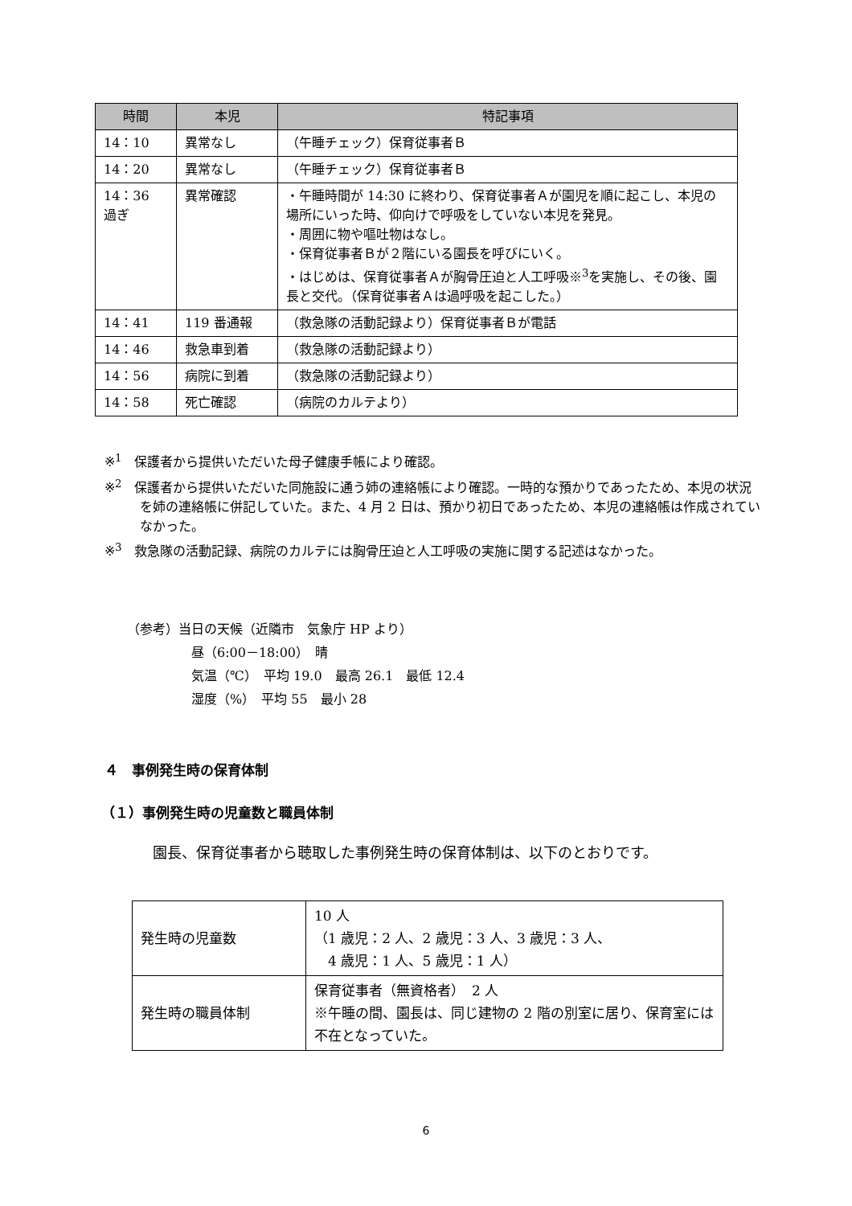| 時間 | 本児 | 特記事項 |
| --- | --- | --- |
| 14：10 | 異常なし | （午睡チェック）保育従事者Ｂ |
| 14：20 | 異常なし | （午睡チェック）保育従事者Ｂ |
| 14：36 過ぎ | 異常確認 | ・午睡時間が 14:30 に終わり、保育従事者Ａが園児を順に起こし、本児の場所にいった時、仰向けで呼吸をしていない本児を発見。 ・周囲に物や嘔吐物はなし。 ・保育従事者Ｂが２階にいる園長を呼びにいく。 ・はじめは、保育従事者Ａが胸骨圧迫と人工呼吸※<sup>3</sup>を実施し、その後、園長と交代。（保育従事者Ａは過呼吸を起こした。） |
| 14：41 | 119 番通報 | （救急隊の活動記録より）保育従事者Ｂが電話 |
| 14：46 | 救急車到着 | （救急隊の活動記録より） |
| 14：56 | 病院に到着 | （救急隊の活動記録より） |
| 14：58 | 死亡確認 | （病院のカルテより） |
※<sup>1</sup>　保護者から提供いただいた母子健康手帳により確認。
※<sup>2</sup>　保護者から提供いただいた同施設に通う姉の連絡帳により確認。一時的な預かりであったため、本児の状況を姉の連絡帳に併記していた。また、4 月 2 日は、預かり初日であったため、本児の連絡帳は作成されていなかった。
※<sup>3</sup>　救急隊の活動記録、病院のカルテには胸骨圧迫と人工呼吸の実施に関する記述はなかった。
（参考）当日の天候（近隣市　気象庁 HP より）
昼（6:00－18:00）　晴
気温（℃）　平均 19.0　最高 26.1　最低 12.4
湿度（%）　平均 55　最小 28
４　事例発生時の保育体制
（１）事例発生時の児童数と職員体制
園長、保育従事者から聴取した事例発生時の保育体制は、以下のとおりです。
| 発生時の児童数 | 10 人 （1 歳児：2 人、2 歳児：3 人、3 歳児：3 人、 4 歳児：1 人、5 歳児：1 人） |
| 発生時の職員体制 | 保育従事者（無資格者） 2 人 ※午睡の間、園長は、同じ建物の 2 階の別室に居り、保育室には不在となっていた。 |
6